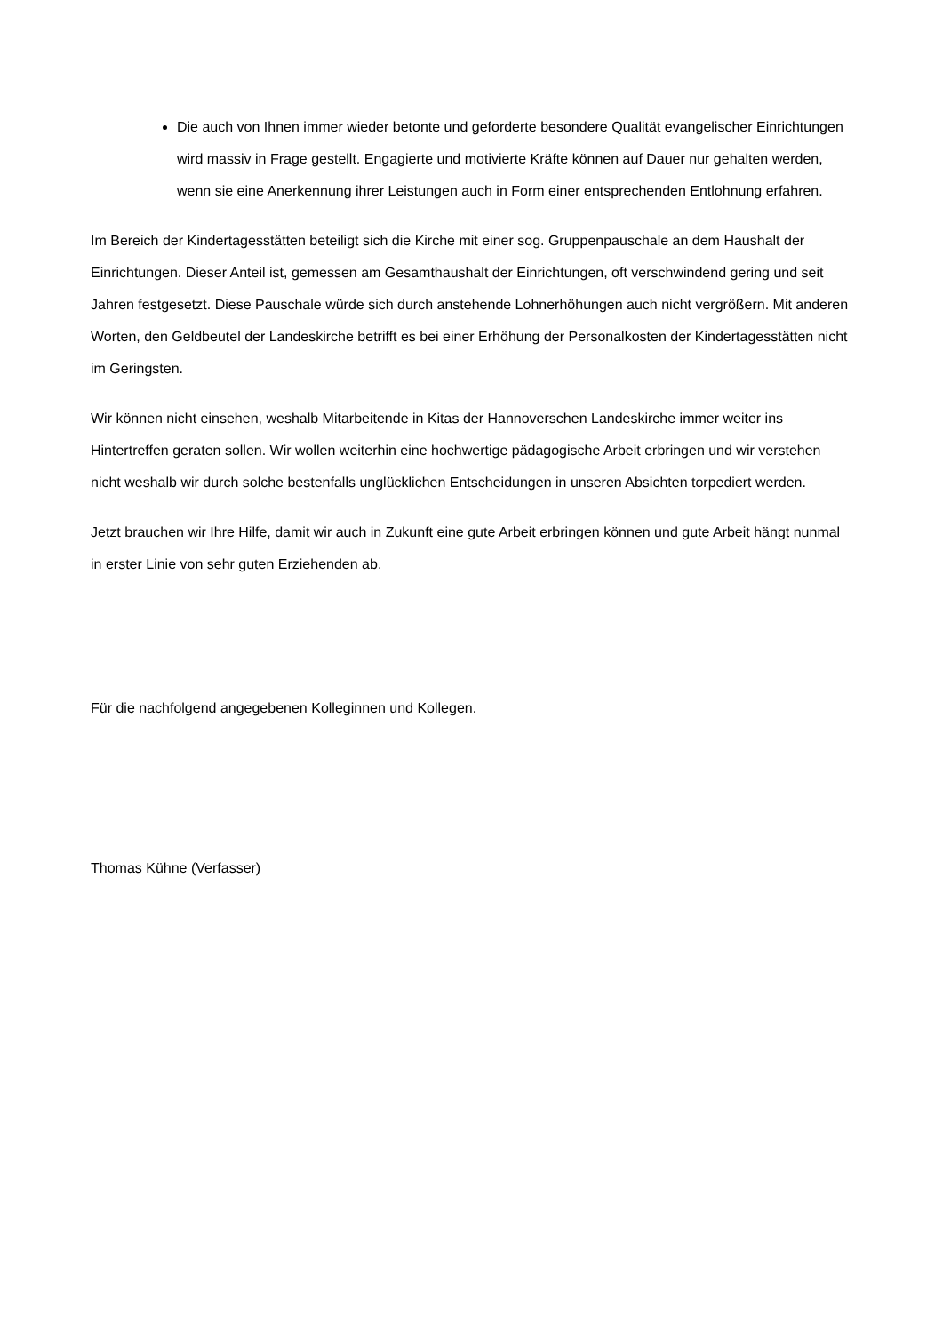Die auch von Ihnen immer wieder betonte und geforderte besondere Qualität evangelischer Einrichtungen wird massiv in Frage gestellt. Engagierte und motivierte Kräfte können auf Dauer nur gehalten werden, wenn sie eine Anerkennung ihrer Leistungen auch in Form einer entsprechenden Entlohnung erfahren.
Im Bereich der Kindertagesstätten beteiligt sich die Kirche mit einer sog. Gruppenpauschale an dem Haushalt der Einrichtungen. Dieser Anteil ist, gemessen am Gesamthaushalt der Einrichtungen, oft verschwindend gering und seit Jahren festgesetzt. Diese Pauschale würde sich durch anstehende Lohnerhöhungen auch nicht vergrößern. Mit anderen Worten, den Geldbeutel der Landeskirche betrifft es bei einer Erhöhung der Personalkosten der Kindertagesstätten nicht im Geringsten.
Wir können nicht einsehen, weshalb Mitarbeitende in Kitas der Hannoverschen Landeskirche immer weiter ins Hintertreffen geraten sollen. Wir wollen weiterhin eine hochwertige pädagogische Arbeit erbringen und wir verstehen nicht weshalb wir durch solche bestenfalls unglücklichen Entscheidungen in unseren Absichten torpediert werden.
Jetzt brauchen wir Ihre Hilfe, damit wir auch in Zukunft eine gute Arbeit erbringen können und gute Arbeit hängt nunmal in erster Linie von sehr guten Erziehenden ab.
Für die nachfolgend angegebenen Kolleginnen und Kollegen.
Thomas Kühne (Verfasser)